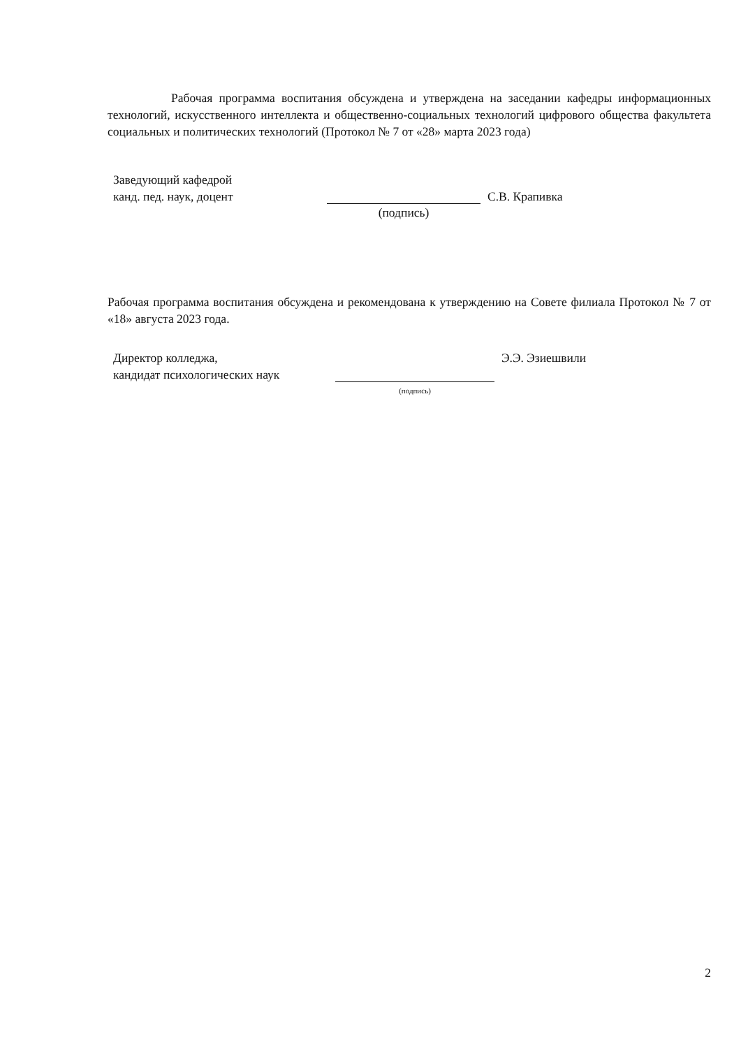Рабочая программа воспитания обсуждена и утверждена на заседании кафедры информационных технологий, искусственного интеллекта и общественно-социальных технологий цифрового общества факультета социальных и политических технологий (Протокол № 7 от «28» марта 2023 года)
Заведующий кафедрой
канд. пед. наук, доцент
(подпись)
С.В. Крапивка
Рабочая программа воспитания обсуждена и рекомендована к утверждению на Совете филиала Протокол № 7 от «18» августа 2023 года.
Директор колледжа,
кандидат психологических наук
(подпись)
Э.Э. Эзиешвили
2